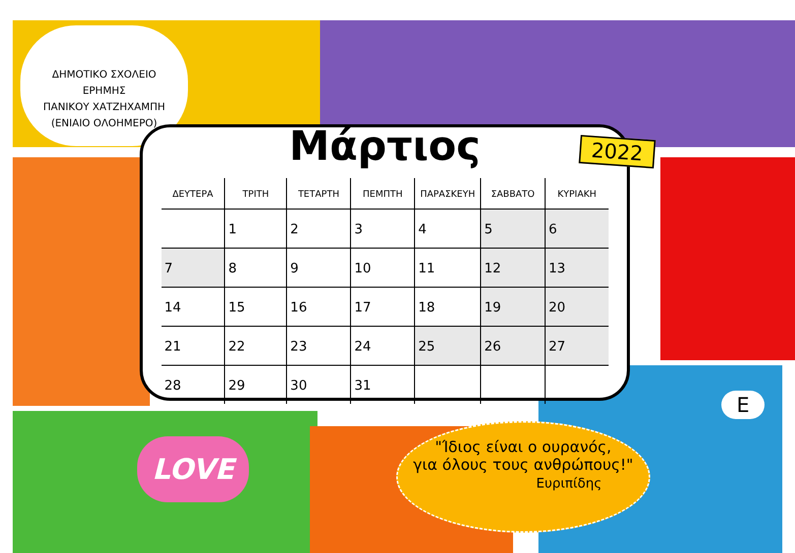ΔΗΜΟΤΙΚΟ ΣΧΟΛΕΙΟ ΕΡΗΜΗΣ
ΠΑΝΙΚΟΥ ΧΑΤΖΗΧΑΜΠΗ
(ΕΝΙΑΙΟ ΟΛΟΗΜΕΡΟ)
Μάρτιος
2022
| ΔΕΥΤΕΡΑ | ΤΡΙΤΗ | ΤΕΤΑΡΤΗ | ΠΕΜΠΤΗ | ΠΑΡΑΣΚΕΥΗ | ΣΑΒΒΑΤΟ | ΚΥΡΙΑΚΗ |
| --- | --- | --- | --- | --- | --- | --- |
| | 1 | 2 | 3 | 4 | 5 | 6 |
| 7 | 8 | 9 | 10 | 11 | 12 | 13 |
| 14 | 15 | 16 | 17 | 18 | 19 | 20 |
| 21 | 22 | 23 | 24 | 25 | 26 | 27 |
| 28 | 29 | 30 | 31 | | | |
LOVE
"Ίδιος είναι ο ουρανός,
για όλους τους ανθρώπους!"
Ευριπίδης
Ε